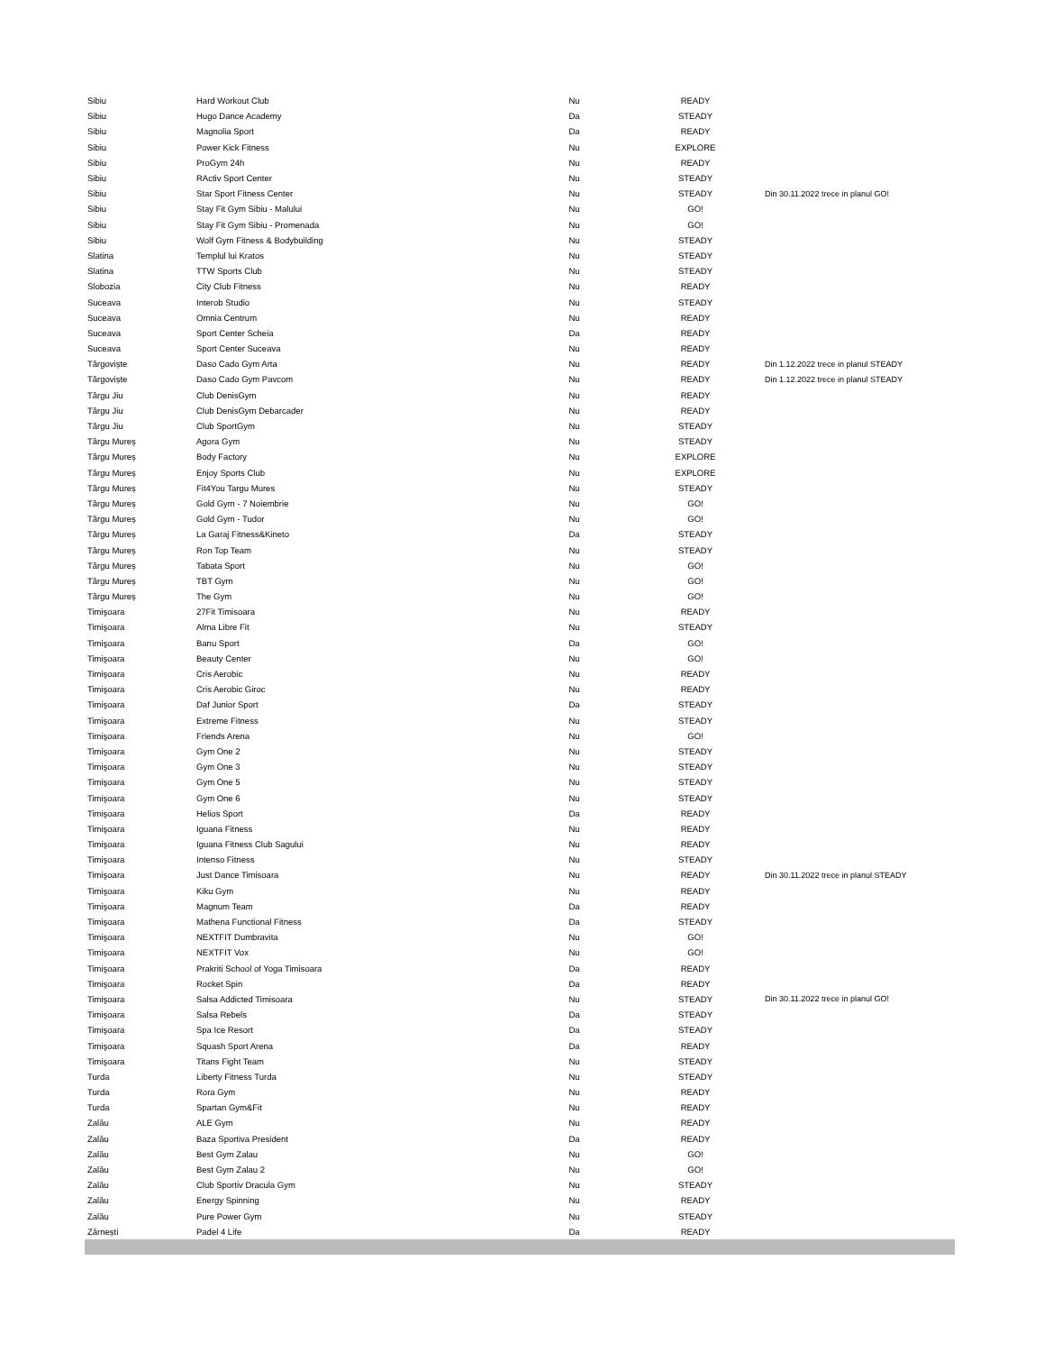| Sibiu | Hard Workout Club | Nu | READY | |
| Sibiu | Hugo Dance Academy | Da | STEADY | |
| Sibiu | Magnolia Sport | Da | READY | |
| Sibiu | Power Kick Fitness | Nu | EXPLORE | |
| Sibiu | ProGym 24h | Nu | READY | |
| Sibiu | RActiv Sport Center | Nu | STEADY | |
| Sibiu | Star Sport Fitness Center | Nu | STEADY | Din 30.11.2022 trece in planul GO! |
| Sibiu | Stay Fit Gym Sibiu - Malului | Nu | GO! | |
| Sibiu | Stay Fit Gym Sibiu - Promenada | Nu | GO! | |
| Sibiu | Wolf Gym Fitness & Bodybuilding | Nu | STEADY | |
| Slatina | Templul lui Kratos | Nu | STEADY | |
| Slatina | TTW Sports Club | Nu | STEADY | |
| Slobozia | City Club Fitness | Nu | READY | |
| Suceava | Interob Studio | Nu | STEADY | |
| Suceava | Omnia Centrum | Nu | READY | |
| Suceava | Sport Center Scheia | Da | READY | |
| Suceava | Sport Center Suceava | Nu | READY | |
| Târgoviște | Daso Cado Gym Arta | Nu | READY | Din 1.12.2022 trece in planul STEADY |
| Târgoviște | Daso Cado Gym Pavcom | Nu | READY | Din 1.12.2022 trece in planul STEADY |
| Târgu Jiu | Club DenisGym | Nu | READY | |
| Târgu Jiu | Club DenisGym Debarcader | Nu | READY | |
| Târgu Jiu | Club SportGym | Nu | STEADY | |
| Târgu Mureș | Agora Gym | Nu | STEADY | |
| Târgu Mureș | Body Factory | Nu | EXPLORE | |
| Târgu Mureș | Enjoy Sports Club | Nu | EXPLORE | |
| Târgu Mureș | Fit4You Targu Mures | Nu | STEADY | |
| Târgu Mureș | Gold Gym - 7 Noiembrie | Nu | GO! | |
| Târgu Mureș | Gold Gym - Tudor | Nu | GO! | |
| Târgu Mureș | La Garaj Fitness&Kineto | Da | STEADY | |
| Târgu Mureș | Ron Top Team | Nu | STEADY | |
| Târgu Mureș | Tabata Sport | Nu | GO! | |
| Târgu Mureș | TBT Gym | Nu | GO! | |
| Târgu Mureș | The Gym | Nu | GO! | |
| Timişoara | 27Fit Timisoara | Nu | READY | |
| Timişoara | Alma Libre Fit | Nu | STEADY | |
| Timişoara | Banu Sport | Da | GO! | |
| Timişoara | Beauty Center | Nu | GO! | |
| Timişoara | Cris Aerobic | Nu | READY | |
| Timişoara | Cris Aerobic Giroc | Nu | READY | |
| Timişoara | Daf Junior Sport | Da | STEADY | |
| Timişoara | Extreme Fitness | Nu | STEADY | |
| Timişoara | Friends Arena | Nu | GO! | |
| Timişoara | Gym One 2 | Nu | STEADY | |
| Timişoara | Gym One 3 | Nu | STEADY | |
| Timişoara | Gym One 5 | Nu | STEADY | |
| Timişoara | Gym One 6 | Nu | STEADY | |
| Timişoara | Helios Sport | Da | READY | |
| Timişoara | Iguana Fitness | Nu | READY | |
| Timişoara | Iguana Fitness Club Sagului | Nu | READY | |
| Timişoara | Intenso Fitness | Nu | STEADY | |
| Timişoara | Just Dance Timisoara | Nu | READY | Din 30.11.2022 trece in planul STEADY |
| Timişoara | Kiku Gym | Nu | READY | |
| Timişoara | Magnum Team | Da | READY | |
| Timişoara | Mathena Functional Fitness | Da | STEADY | |
| Timişoara | NEXTFIT Dumbravita | Nu | GO! | |
| Timişoara | NEXTFIT Vox | Nu | GO! | |
| Timişoara | Prakriti School of Yoga Timisoara | Da | READY | |
| Timişoara | Rocket Spin | Da | READY | |
| Timişoara | Salsa Addicted Timisoara | Nu | STEADY | Din 30.11.2022 trece in planul GO! |
| Timişoara | Salsa Rebels | Da | STEADY | |
| Timişoara | Spa Ice Resort | Da | STEADY | |
| Timişoara | Squash Sport Arena | Da | READY | |
| Timişoara | Titans Fight Team | Nu | STEADY | |
| Turda | Liberty Fitness Turda | Nu | STEADY | |
| Turda | Rora Gym | Nu | READY | |
| Turda | Spartan Gym&Fit | Nu | READY | |
| Zalău | ALE Gym | Nu | READY | |
| Zalău | Baza Sportiva President | Da | READY | |
| Zalău | Best Gym Zalau | Nu | GO! | |
| Zalău | Best Gym Zalau 2 | Nu | GO! | |
| Zalău | Club Sportiv Dracula Gym | Nu | STEADY | |
| Zalău | Energy Spinning | Nu | READY | |
| Zalău | Pure Power Gym | Nu | STEADY | |
| Zărnești | Padel 4 Life | Da | READY | |